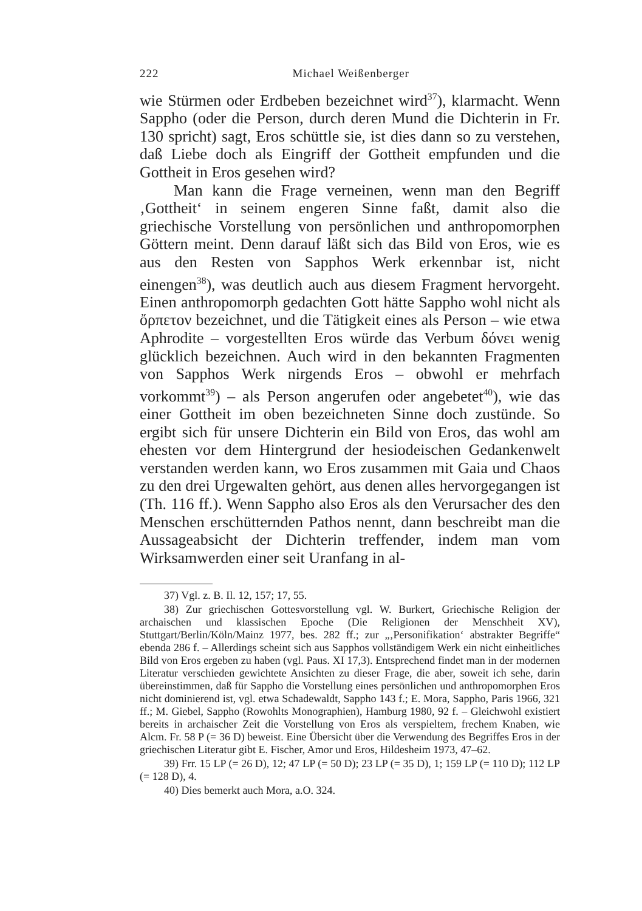222 Michael Weißenberger
wie Stürmen oder Erdbeben bezeichnet wird<sup>37</sup>), klarmacht. Wenn Sappho (oder die Person, durch deren Mund die Dichterin in Fr. 130 spricht) sagt, Eros schüttle sie, ist dies dann so zu verstehen, daß Liebe doch als Eingriff der Gottheit empfunden und die Gottheit in Eros gesehen wird?
Man kann die Frage verneinen, wenn man den Begriff ‚Gottheit‘ in seinem engeren Sinne faßt, damit also die griechische Vorstellung von persönlichen und anthropomorphen Göttern meint. Denn darauf läßt sich das Bild von Eros, wie es aus den Resten von Sapphos Werk erkennbar ist, nicht einengen<sup>38</sup>), was deutlich auch aus diesem Fragment hervorgeht. Einen anthropomorph gedachten Gott hätte Sappho wohl nicht als ὄρπετον bezeichnet, und die Tätigkeit eines als Person – wie etwa Aphrodite – vorgestellten Eros würde das Verbum δόνει wenig glücklich bezeichnen. Auch wird in den bekannten Fragmenten von Sapphos Werk nirgends Eros – obwohl er mehrfach vorkommt<sup>39</sup>) – als Person angerufen oder angebetet<sup>40</sup>), wie das einer Gottheit im oben bezeichneten Sinne doch zustünde. So ergibt sich für unsere Dichterin ein Bild von Eros, das wohl am ehesten vor dem Hintergrund der hesiodeischen Gedankenwelt verstanden werden kann, wo Eros zusammen mit Gaia und Chaos zu den drei Urgewalten gehört, aus denen alles hervorgegangen ist (Th. 116 ff.). Wenn Sappho also Eros als den Verursacher des den Menschen erschütternden Pathos nennt, dann beschreibt man die Aussageabsicht der Dichterin treffender, indem man vom Wirksamwerden einer seit Uranfang in al-
37) Vgl. z. B. Il. 12, 157; 17, 55.
38) Zur griechischen Gottesvorstellung vgl. W. Burkert, Griechische Religion der archaischen und klassischen Epoche (Die Religionen der Menschheit XV), Stuttgart/Berlin/Köln/Mainz 1977, bes. 282 ff.; zur „‚Personifikation‘ abstrakter Begriffe“ ebenda 286 f. – Allerdings scheint sich aus Sapphos vollständigem Werk ein nicht einheitliches Bild von Eros ergeben zu haben (vgl. Paus. XI 17,3). Entsprechend findet man in der modernen Literatur verschieden gewichtete Ansichten zu dieser Frage, die aber, soweit ich sehe, darin übereinstimmen, daß für Sappho die Vorstellung eines persönlichen und anthropomorphen Eros nicht dominierend ist, vgl. etwa Schadewaldt, Sappho 143 f.; E. Mora, Sappho, Paris 1966, 321 ff.; M. Giebel, Sappho (Rowohlts Monographien), Hamburg 1980, 92 f. – Gleichwohl existiert bereits in archaischer Zeit die Vorstellung von Eros als verspieltem, frechem Knaben, wie Alcm. Fr. 58 P (= 36 D) beweist. Eine Übersicht über die Verwendung des Begriffes Eros in der griechischen Literatur gibt E. Fischer, Amor und Eros, Hildesheim 1973, 47–62.
39) Frr. 15 LP (= 26 D), 12; 47 LP (= 50 D); 23 LP (= 35 D), 1; 159 LP (= 110 D); 112 LP (= 128 D), 4.
40) Dies bemerkt auch Mora, a.O. 324.